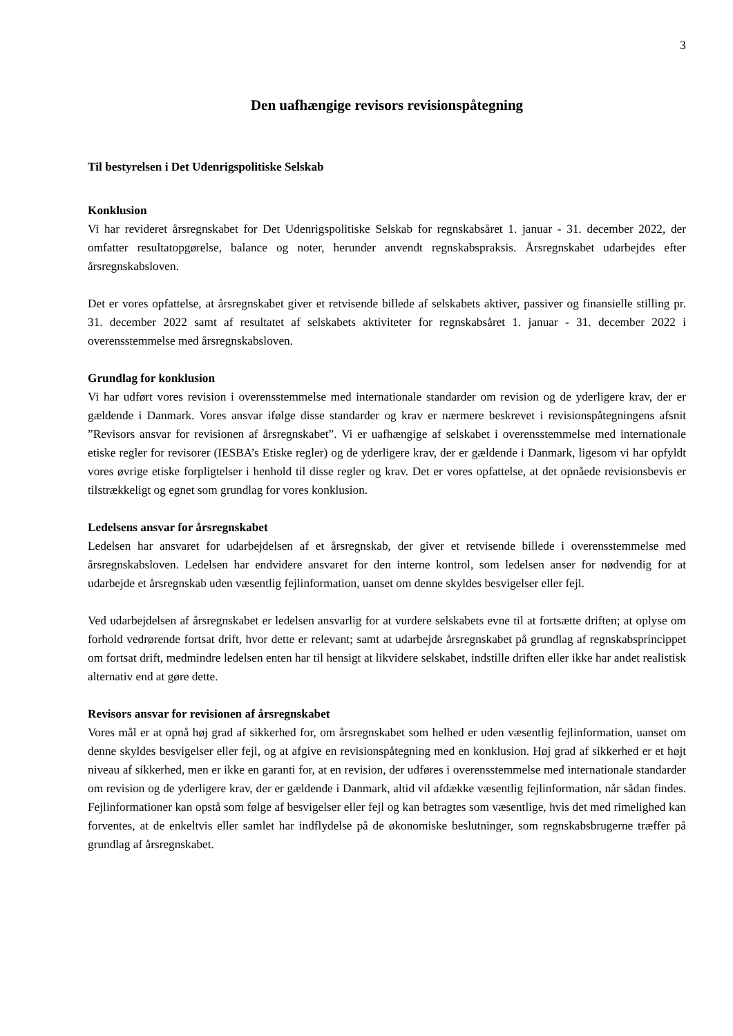3
Den uafhængige revisors revisionspåtegning
Til bestyrelsen i Det Udenrigspolitiske Selskab
Konklusion
Vi har revideret årsregnskabet for Det Udenrigspolitiske Selskab for regnskabsåret 1. januar - 31. december 2022, der omfatter resultatopgørelse, balance og noter, herunder anvendt regnskabspraksis. Årsregnskabet udarbejdes efter årsregnskabsloven.
Det er vores opfattelse, at årsregnskabet giver et retvisende billede af selskabets aktiver, passiver og finansielle stilling pr. 31. december 2022 samt af resultatet af selskabets aktiviteter for regnskabsåret 1. januar - 31. december 2022 i overensstemmelse med årsregnskabsloven.
Grundlag for konklusion
Vi har udført vores revision i overensstemmelse med internationale standarder om revision og de yderligere krav, der er gældende i Danmark. Vores ansvar ifølge disse standarder og krav er nærmere beskrevet i revisionspåtegningens afsnit ”Revisors ansvar for revisionen af årsregnskabet”. Vi er uafhængige af selskabet i overensstemmelse med internationale etiske regler for revisorer (IESBA’s Etiske regler) og de yderligere krav, der er gældende i Danmark, ligesom vi har opfyldt vores øvrige etiske forpligtelser i henhold til disse regler og krav. Det er vores opfattelse, at det opnåede revisionsbevis er tilstrækkeligt og egnet som grundlag for vores konklusion.
Ledelsens ansvar for årsregnskabet
Ledelsen har ansvaret for udarbejdelsen af et årsregnskab, der giver et retvisende billede i overensstemmelse med årsregnskabsloven. Ledelsen har endvidere ansvaret for den interne kontrol, som ledelsen anser for nødvendig for at udarbejde et årsregnskab uden væsentlig fejlinformation, uanset om denne skyldes besvigelser eller fejl.
Ved udarbejdelsen af årsregnskabet er ledelsen ansvarlig for at vurdere selskabets evne til at fortsætte driften; at oplyse om forhold vedrørende fortsat drift, hvor dette er relevant; samt at udarbejde årsregnskabet på grundlag af regnskabsprincippet om fortsat drift, medmindre ledelsen enten har til hensigt at likvidere selskabet, indstille driften eller ikke har andet realistisk alternativ end at gøre dette.
Revisors ansvar for revisionen af årsregnskabet
Vores mål er at opnå høj grad af sikkerhed for, om årsregnskabet som helhed er uden væsentlig fejlinformation, uanset om denne skyldes besvigelser eller fejl, og at afgive en revisionspåtegning med en konklusion. Høj grad af sikkerhed er et højt niveau af sikkerhed, men er ikke en garanti for, at en revision, der udføres i overensstemmelse med internationale standarder om revision og de yderligere krav, der er gældende i Danmark, altid vil afdække væsentlig fejlinformation, når sådan findes. Fejlinformationer kan opstå som følge af besvigelser eller fejl og kan betragtes som væsentlige, hvis det med rimelighed kan forventes, at de enkeltvis eller samlet har indflydelse på de økonomiske beslutninger, som regnskabsbrugerne træffer på grundlag af årsregnskabet.